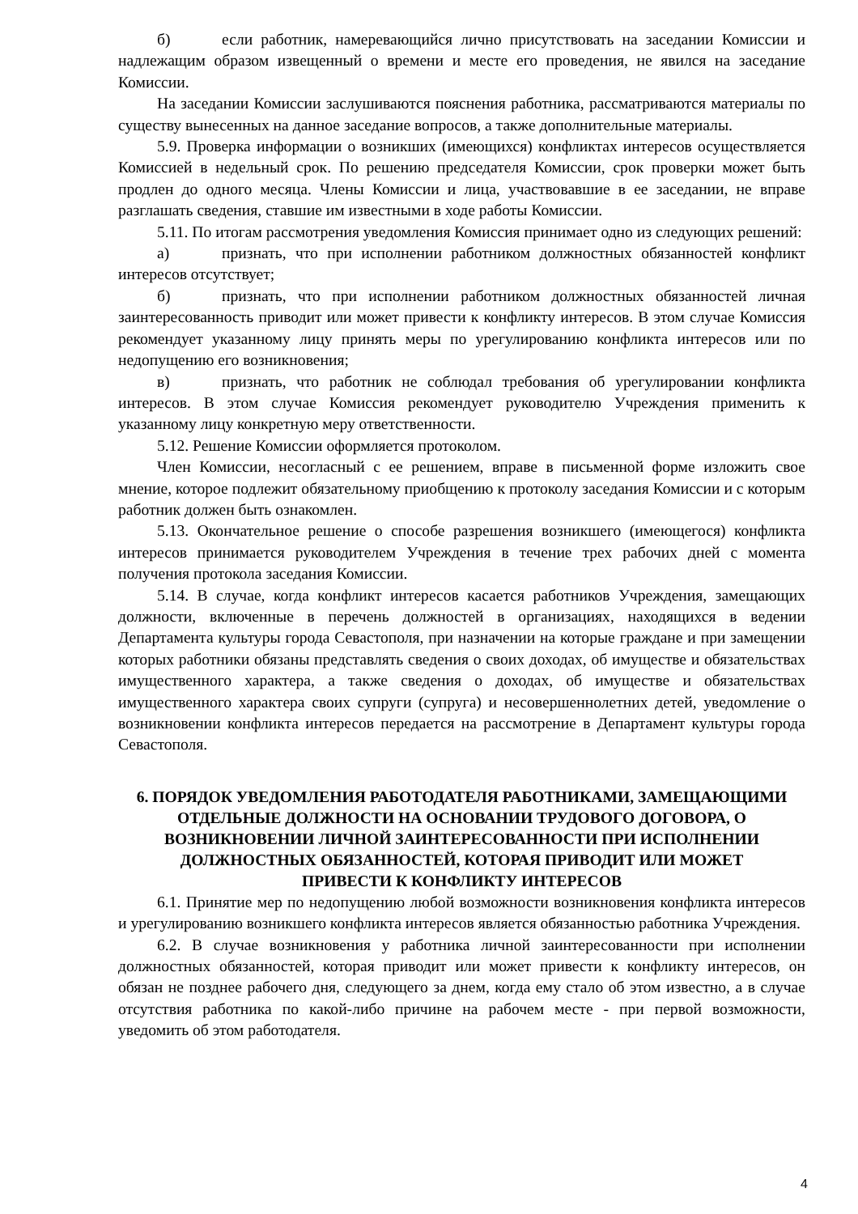б) если работник, намеревающийся лично присутствовать на заседании Комиссии и надлежащим образом извещенный о времени и месте его проведения, не явился на заседание Комиссии.
На заседании Комиссии заслушиваются пояснения работника, рассматриваются материалы по существу вынесенных на данное заседание вопросов, а также дополнительные материалы.
5.9. Проверка информации о возникших (имеющихся) конфликтах интересов осуществляется Комиссией в недельный срок. По решению председателя Комиссии, срок проверки может быть продлен до одного месяца. Члены Комиссии и лица, участвовавшие в ее заседании, не вправе разглашать сведения, ставшие им известными в ходе работы Комиссии.
5.11. По итогам рассмотрения уведомления Комиссия принимает одно из следующих решений:
а) признать, что при исполнении работником должностных обязанностей конфликт интересов отсутствует;
б) признать, что при исполнении работником должностных обязанностей личная заинтересованность приводит или может привести к конфликту интересов. В этом случае Комиссия рекомендует указанному лицу принять меры по урегулированию конфликта интересов или по недопущению его возникновения;
в) признать, что работник не соблюдал требования об урегулировании конфликта интересов. В этом случае Комиссия рекомендует руководителю Учреждения применить к указанному лицу конкретную меру ответственности.
5.12. Решение Комиссии оформляется протоколом.
Член Комиссии, несогласный с ее решением, вправе в письменной форме изложить свое мнение, которое подлежит обязательному приобщению к протоколу заседания Комиссии и с которым работник должен быть ознакомлен.
5.13. Окончательное решение о способе разрешения возникшего (имеющегося) конфликта интересов принимается руководителем Учреждения в течение трех рабочих дней с момента получения протокола заседания Комиссии.
5.14. В случае, когда конфликт интересов касается работников Учреждения, замещающих должности, включенные в перечень должностей в организациях, находящихся в ведении Департамента культуры города Севастополя, при назначении на которые граждане и при замещении которых работники обязаны представлять сведения о своих доходах, об имуществе и обязательствах имущественного характера, а также сведения о доходах, об имуществе и обязательствах имущественного характера своих супруги (супруга) и несовершеннолетних детей, уведомление о возникновении конфликта интересов передается на рассмотрение в Департамент культуры города Севастополя.
6. ПОРЯДОК УВЕДОМЛЕНИЯ РАБОТОДАТЕЛЯ РАБОТНИКАМИ, ЗАМЕЩАЮЩИМИ ОТДЕЛЬНЫЕ ДОЛЖНОСТИ НА ОСНОВАНИИ ТРУДОВОГО ДОГОВОРА, О ВОЗНИКНОВЕНИИ ЛИЧНОЙ ЗАИНТЕРЕСОВАННОСТИ ПРИ ИСПОЛНЕНИИ ДОЛЖНОСТНЫХ ОБЯЗАННОСТЕЙ, КОТОРАЯ ПРИВОДИТ ИЛИ МОЖЕТ ПРИВЕСТИ К КОНФЛИКТУ ИНТЕРЕСОВ
6.1. Принятие мер по недопущению любой возможности возникновения конфликта интересов и урегулированию возникшего конфликта интересов является обязанностью работника Учреждения.
6.2. В случае возникновения у работника личной заинтересованности при исполнении должностных обязанностей, которая приводит или может привести к конфликту интересов, он обязан не позднее рабочего дня, следующего за днем, когда ему стало об этом известно, а в случае отсутствия работника по какой-либо причине на рабочем месте - при первой возможности, уведомить об этом работодателя.
4